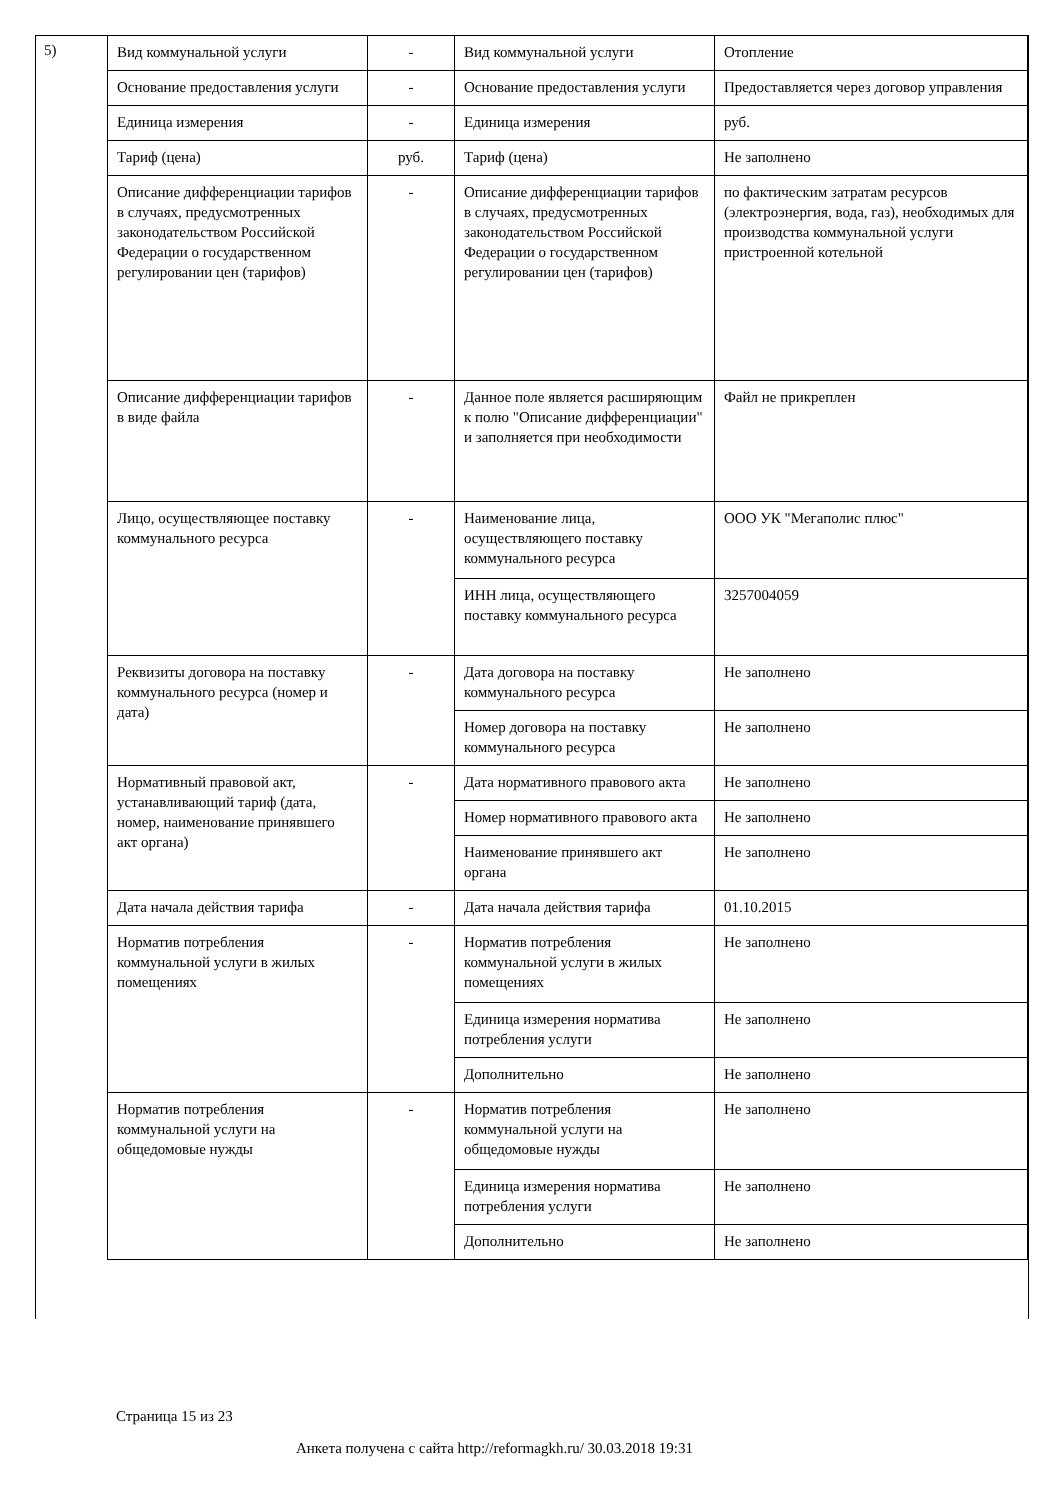5)
| Вид коммунальной услуги | - | Вид коммунальной услуги | Отопление |
| Основание предоставления услуги | - | Основание предоставления услуги | Предоставляется через договор управления |
| Единица измерения | - | Единица измерения | руб. |
| Тариф (цена) | руб. | Тариф (цена) | Не заполнено |
| Описание дифференциации тарифов в случаях, предусмотренных законодательством Российской Федерации о государственном регулировании цен (тарифов) | - | Описание дифференциации тарифов в случаях, предусмотренных законодательством Российской Федерации о государственном регулировании цен (тарифов) | по фактическим затратам ресурсов (электроэнергия, вода, газ), необходимых для производства коммунальной услуги пристроенной котельной |
| Описание дифференциации тарифов в виде файла | - | Данное поле является расширяющим к полю "Описание дифференциации" и заполняется при необходимости | Файл не прикреплен |
| Лицо, осуществляющее поставку коммунального ресурса | - | Наименование лица, осуществляющего поставку коммунального ресурса | ООО УК "Мегаполис плюс" |
| | | ИНН лица, осуществляющего поставку коммунального ресурса | 3257004059 |
| Реквизиты договора на поставку коммунального ресурса (номер и дата) | - | Дата договора на поставку коммунального ресурса | Не заполнено |
| | | Номер договора на поставку коммунального ресурса | Не заполнено |
| Нормативный правовой акт, устанавливающий тариф (дата, номер, наименование принявшего акт органа) | - | Дата нормативного правового акта | Не заполнено |
| | | Номер нормативного правового акта | Не заполнено |
| | | Наименование принявшего акт органа | Не заполнено |
| Дата начала действия тарифа | - | Дата начала действия тарифа | 01.10.2015 |
| Норматив потребления коммунальной услуги в жилых помещениях | - | Норматив потребления коммунальной услуги в жилых помещениях | Не заполнено |
| | | Единица измерения норматива потребления услуги | Не заполнено |
| | | Дополнительно | Не заполнено |
| Норматив потребления коммунальной услуги на общедомовые нужды | - | Норматив потребления коммунальной услуги на общедомовые нужды | Не заполнено |
| | | Единица измерения норматива потребления услуги | Не заполнено |
| | | Дополнительно | Не заполнено |
Страница 15 из 23
Анкета получена с сайта http://reformagkh.ru/ 30.03.2018 19:31